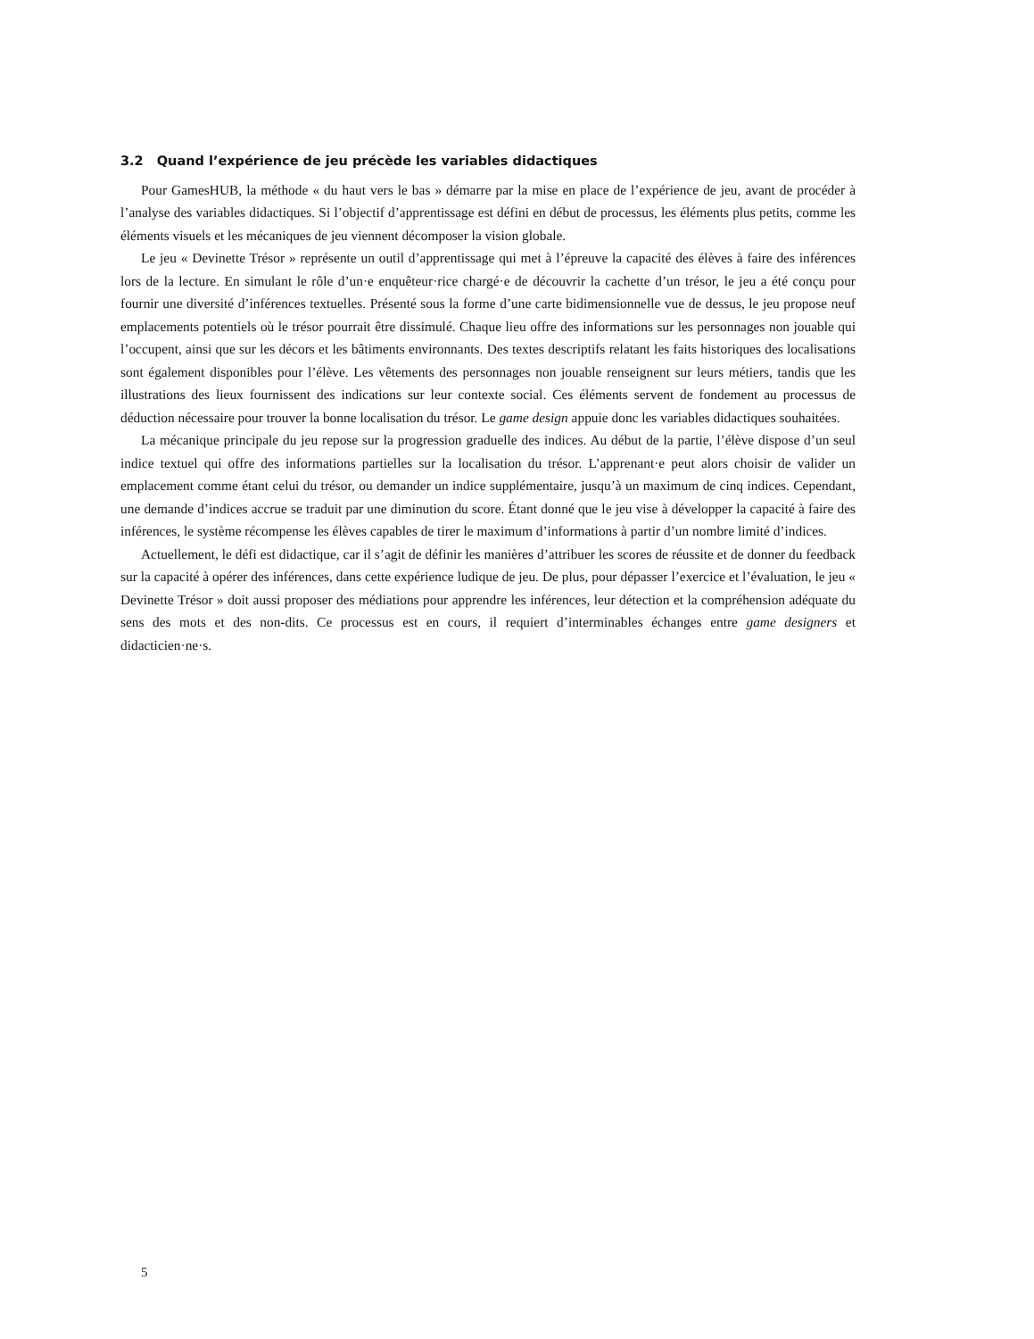3.2 Quand l’expérience de jeu précède les variables didactiques
Pour GamesHUB, la méthode « du haut vers le bas » démarre par la mise en place de l’expérience de jeu, avant de procéder à l’analyse des variables didactiques. Si l’objectif d’apprentissage est défini en début de processus, les éléments plus petits, comme les éléments visuels et les mécaniques de jeu viennent décomposer la vision globale.
Le jeu « Devinette Trésor » représente un outil d’apprentissage qui met à l’épreuve la capacité des élèves à faire des inférences lors de la lecture. En simulant le rôle d’un·e enquêteur·rice chargé·e de découvrir la cachette d’un trésor, le jeu a été conçu pour fournir une diversité d’inférences textuelles. Présenté sous la forme d’une carte bidimensionnelle vue de dessus, le jeu propose neuf emplacements potentiels où le trésor pourrait être dissimulé. Chaque lieu offre des informations sur les personnages non jouable qui l’occupent, ainsi que sur les décors et les bâtiments environnants. Des textes descriptifs relatant les faits historiques des localisations sont également disponibles pour l’élève. Les vêtements des personnages non jouable renseignent sur leurs métiers, tandis que les illustrations des lieux fournissent des indications sur leur contexte social. Ces éléments servent de fondement au processus de déduction nécessaire pour trouver la bonne localisation du trésor. Le game design appuie donc les variables didactiques souhaitées.
La mécanique principale du jeu repose sur la progression graduelle des indices. Au début de la partie, l’élève dispose d’un seul indice textuel qui offre des informations partielles sur la localisation du trésor. L’apprenant·e peut alors choisir de valider un emplacement comme étant celui du trésor, ou demander un indice supplémentaire, jusqu’à un maximum de cinq indices. Cependant, une demande d’indices accrue se traduit par une diminution du score. Étant donné que le jeu vise à développer la capacité à faire des inférences, le système récompense les élèves capables de tirer le maximum d’informations à partir d’un nombre limité d’indices.
Actuellement, le défi est didactique, car il s’agit de définir les manières d’attribuer les scores de réussite et de donner du feedback sur la capacité à opérer des inférences, dans cette expérience ludique de jeu. De plus, pour dépasser l’exercice et l’évaluation, le jeu « Devinette Trésor » doit aussi proposer des médiations pour apprendre les inférences, leur détection et la compréhension adéquate du sens des mots et des non-dits. Ce processus est en cours, il requiert d’interminables échanges entre game designers et didacticien·ne·s.
5